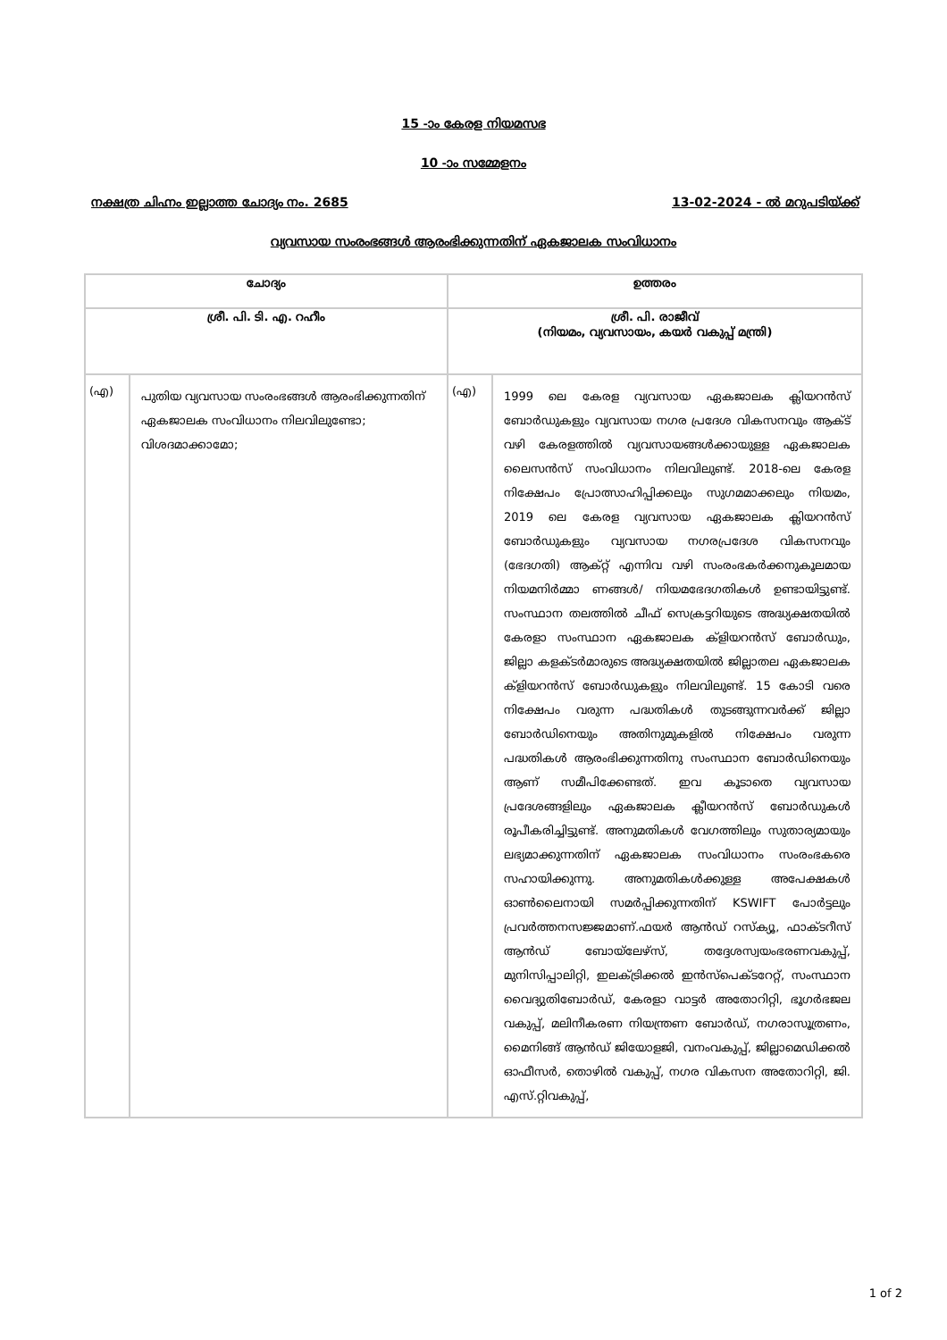15 -ാം കേരള നിയമസഭ
10 -ാം സമ്മേളനം
നക്ഷത്ര ചിഹ്നം ഇല്ലാത്ത ചോദ്യം നം. 2685 13-02-2024 - ൽ മറുപടിയ്ക്ക്
വ്യവസായ സംരംഭങ്ങൾ ആരംഭിക്കുന്നതിന് ഏകജാലക സംവിധാനം
| ചോദ്യം | | ഉത്തരം | |
| --- | --- | --- | --- |
| ശ്രീ. പി. ടി. എ. റഹീം | | ശ്രീ. പി. രാജീവ് (നിയമം, വ്യവസായം, കയർ വകുപ്പ് മന്ത്രി) | |
| (എ) | പുതിയ വ്യവസായ സംരംഭങ്ങൾ ആരംഭിക്കുന്നതിന് ഏകജാലക സംവിധാനം നിലവിലുണ്ടോ; വിശദമാക്കാമോ; | (എ) | 1999 ലെ കേരള വ്യവസായ ഏകജാലക ക്ലിയറൻസ് ബോർഡുകളും വ്യവസായ നഗര പ്രദേശ വികസനവും ആക്ട് വഴി കേരളത്തിൽ വ്യവസായങ്ങൾക്കായുള്ള ഏകജാലക ലൈസൻസ് സംവിധാനം നിലവിലുണ്ട്. 2018-ലെ കേരള നിക്ഷേപം പ്രോത്സാഹിപ്പിക്കലും സുഗമമാക്കലും നിയമം, 2019 ലെ കേരള വ്യവസായ ഏകജാലക ക്ലിയറൻസ് ബോർഡുകളും വ്യവസായ നഗരപ്രദേശ വികസനവും (ഭേദഗതി) ആക്റ്റ് എന്നിവ വഴി സംരംഭകർക്കനുകൂലമായ നിയമനിർമ്മാ ണങ്ങൾ/ നിയമഭേദഗതികൾ ഉണ്ടായിട്ടുണ്ട്. സംസ്ഥാന തലത്തിൽ ചീഫ് സെക്രട്ടറിയുടെ അദ്ധ്യക്ഷതയിൽ കേരളാ സംസ്ഥാന ഏകജാലക ക്ളിയറൻസ് ബോർഡും, ജില്ലാ കളക്ടർമാരുടെ അദ്ധ്യക്ഷതയിൽ ജില്ലാതല ഏകജാലക ക്ളിയറൻസ് ബോർഡുകളും നിലവിലുണ്ട്. 15 കോടി വരെ നിക്ഷേപം വരുന്ന പദ്ധതികൾ തുടങ്ങുന്നവർക്ക് ജില്ലാ ബോർഡിനെയും അതിനുമുകളിൽ നിക്ഷേപം വരുന്ന പദ്ധതികൾ ആരംഭിക്കുന്നതിനു സംസ്ഥാന ബോർഡിനെയും ആണ് സമീപിക്കേണ്ടത്. ഇവ കൂടാതെ വ്യവസായ പ്രദേശങ്ങളിലും ഏകജാലക ക്ലീയറൻസ് ബോർഡുകൾ രൂപീകരിച്ചിട്ടുണ്ട്. അനുമതികൾ വേഗത്തിലും സുതാര്യമായും ലഭ്യമാക്കുന്നതിന് ഏകജാലക സംവിധാനം സംരംഭകരെ സഹായിക്കുന്നു. അനുമതികൾക്കുള്ള അപേക്ഷകൾ ഓൺലൈനായി സമർപ്പിക്കുന്നതിന് KSWIFT പോർട്ടലും പ്രവർത്തനസജ്ജമാണ്.ഫയർ ആൻഡ് റസ്ക്യൂ, ഫാക്ടറീസ് ആൻഡ് ബോയ്ലേഴ്സ്, തദ്ദേശസ്വയംഭരണവകുപ്പ്, മുനിസിപ്പാലിറ്റി, ഇലക്ട്രിക്കൽ ഇൻസ്പെക്ടറേറ്റ്, സംസ്ഥാന വൈദ്യുതിബോർഡ്, കേരളാ വാട്ടർ അതോറിറ്റി, ഭൂഗർഭജല വകുപ്പ്, മലിനീകരണ നിയന്ത്രണ ബോർഡ്, നഗരാസൂത്രണം, മൈനിങ്ങ് ആൻഡ് ജിയോളജി, വനംവകുപ്പ്, ജില്ലാമെഡിക്കൽ ഓഫീസർ, തൊഴിൽ വകുപ്പ്, നഗര വികസന അതോറിറ്റി, ജി. എസ്.റ്റിവകുപ്പ്, |
1 of 2